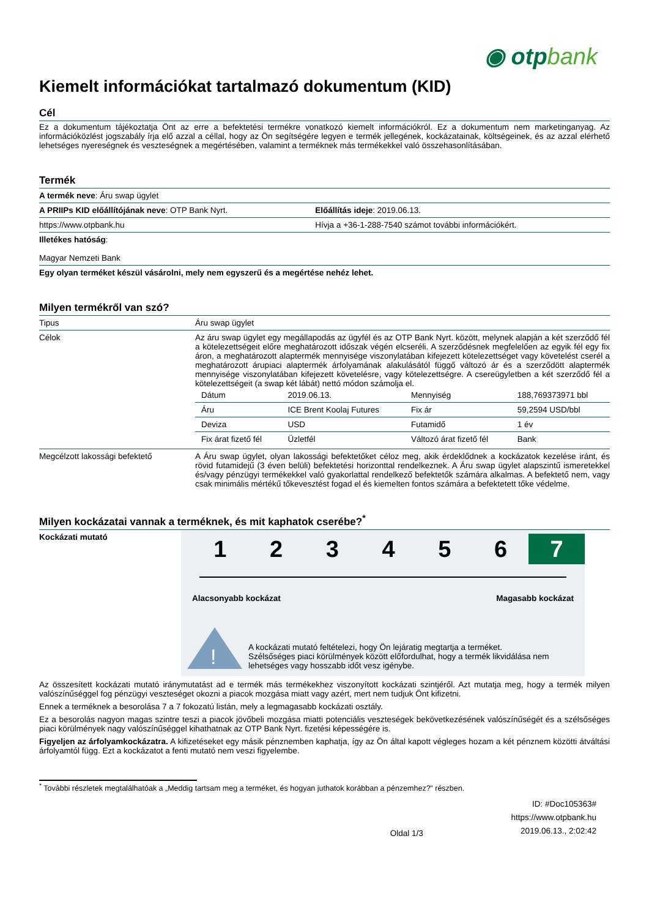◉ otpbank
Kiemelt információkat tartalmazó dokumentum (KID)
Cél
Ez a dokumentum tájékoztatja Önt az erre a befektetési termékre vonatkozó kiemelt információkról. Ez a dokumentum nem marketinganyag. Az információközlést jogszabály írja elő azzal a céllal, hogy az Ön segítségére legyen e termék jellegének, kockázatainak, költségeinek, és az azzal elérhető lehetséges nyereségnek és veszteségnek a megértésében, valamint a terméknek más termékekkel való összehasonlításában.
Termék
| A termék neve : Áru swap ügylet | |
| A PRIIPs KID előállítójának neve : OTP Bank Nyrt. | Előállítás ideje : 2019.06.13. |
| https://www.otpbank.hu | Hívja a +36-1-288-7540 számot további információkért. |
| Illetékes hatóság : Magyar Nemzeti Bank | |
| Egy olyan terméket készül vásárolni, mely nem egyszerű és a megértése nehéz lehet. | |
Milyen termékről van szó?
| Tipus | Áru swap ügylet |
| Célok | Az áru swap ügylet egy megállapodás az ügyfél és az OTP Bank Nyrt. között, melynek alapján a két szerződő fél a kötelezettségeit előre meghatározott időszak végén elcseréli. A szerződésnek megfelelően az egyik fél egy fix áron, a meghatározott alaptermék mennyisége viszonylatában kifejezett kötelezettséget vagy követelést cserél a meghatározott árupiaci alaptermék árfolyamának alakulásától függő változó ár és a szerződött alaptermék mennyisége viszonylatában kifejezett követelésre, vagy kötelezettségre. A csereügyletben a két szerződő fél a kötelezettségeit (a swap két lábát) nettó módon számolja el. / Dátum / 2019.06.13. / Mennyiség / 188,769373971 bbl / / Áru / ICE Brent Koolaj Futures / Fix ár / 59,2594 USD/bbl / / Deviza / USD / Futamidő / 1 év / / Fix árat fizető fél / Üzletfél / Változó árat fizető fél / Bank / |
| Megcélzott lakossági befektető | A Áru swap ügylet, olyan lakossági befektetőket céloz meg, akik érdeklődnek a kockázatok kezelése iránt, és rövid futamidejű (3 éven belüli) befektetési horizonttal rendelkeznek. A Áru swap ügylet alapszintű ismeretekkel és/vagy pénzügyi termékekkel való gyakorlattal rendelkező befektetők számára alkalmas. A befektető nem, vagy csak minimális mértékű tőkevesztést fogad el és kiemelten fontos számára a befektetett tőke védelme. |
Milyen kockázatai vannak a terméknek, és mit kaphatok cserébe?<sup>*</sup>
Kockázati mutató
1 2 3 4 5 6 7
Alacsonyabb kockázat Magasabb kockázat
!
A kockázati mutató feltételezi, hogy Ön lejáratig megtartja a terméket.
Szélsőséges piaci körülmények között előfordulhat, hogy a termék likvidálása nem lehetséges vagy hosszabb időt vesz igénybe.
Az összesített kockázati mutató iránymutatást ad e termék más termékekhez viszonyított kockázati szintjéről. Azt mutatja meg, hogy a termék milyen valószínűséggel fog pénzügyi veszteséget okozni a piacok mozgása miatt vagy azért, mert nem tudjuk Önt kifizetni.
Ennek a terméknek a besorolása 7 a 7 fokozatú listán, mely a legmagasabb kockázati osztály.
Ez a besorolás nagyon magas szintre teszi a piacok jövőbeli mozgása miatti potenciális veszteségek bekövetkezésének valószínűségét és a szélsőséges piaci körülmények nagy valószínűséggel kihathatnak az OTP Bank Nyrt. fizetési képességére is.
Figyeljen az árfolyamkockázatra. A kifizetéseket egy másik pénznemben kaphatja, így az Ön által kapott végleges hozam a két pénznem közötti átváltási árfolyamtól függ. Ezt a kockázatot a fenti mutató nem veszi figyelembe.
<sup>*</sup> További részletek megtalálhatóak a „Meddig tartsam meg a terméket, és hogyan juthatok korábban a pénzemhez?” részben.
Oldal 1/3 ID: #Doc105363#
https://www.otpbank.hu
2019.06.13., 2:02:42